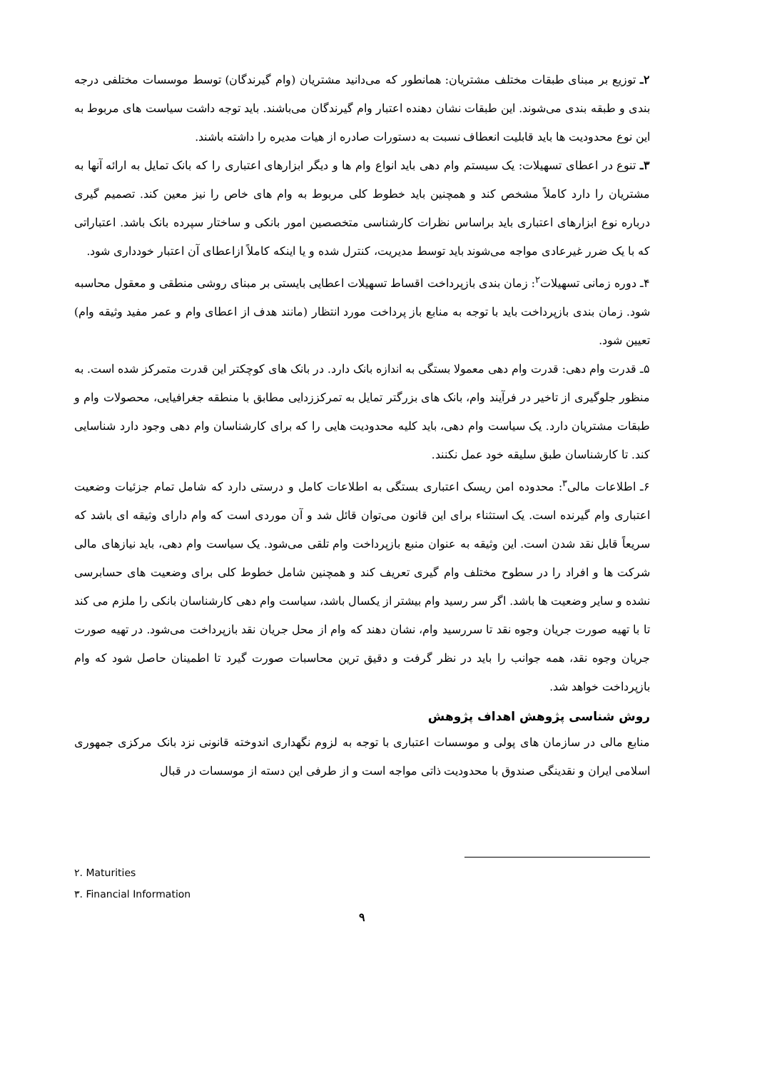۲ـ توزیع بر مبنای طبقات مختلف مشتریان: همانطور که می‌دانید مشتریان (وام گیرندگان) توسط موسسات مختلفی درجه بندی و طبقه بندی می‌شوند. این طبقات نشان دهنده اعتبار وام گیرندگان می‌باشند. باید توجه داشت سیاست های مربوط به این نوع محدودیت ها باید قابلیت انعطاف نسبت به دستورات صادره از هیات مدیره را داشته باشند.
۳ـ تنوع در اعطای تسهیلات: یک سیستم وام دهی باید انواع وام ها و دیگر ابزارهای اعتباری را که بانک تمایل به ارائه آنها به مشتریان را دارد کاملاً مشخص کند و همچنین باید خطوط کلی مربوط به وام های خاص را نیز معین کند. تصمیم گیری درباره نوع ابزارهای اعتباری باید براساس نظرات کارشناسی متخصصین امور بانکی و ساختار سپرده بانک باشد. اعتباراتی که با یک ضرر غیرعادی مواجه می‌شوند باید توسط مدیریت، کنترل شده و یا اینکه کاملاً ازاعطای آن اعتبار خودداری شود.
۴ـ دوره زمانی تسهیلات<sup>۲</sup>: زمان بندی بازپرداخت اقساط تسهیلات اعطایی بایستی بر مبنای روشی منطقی و معقول محاسبه شود. زمان بندی بازپرداخت باید با توجه به منابع باز پرداخت مورد انتظار (مانند هدف از اعطای وام و عمر مفید وثیقه وام) تعیین شود.
۵ـ قدرت وام دهی: قدرت وام دهی معمولا بستگی به اندازه بانک دارد. در بانک های کوچکتر این قدرت متمرکز شده است. به منظور جلوگیری از تاخیر در فرآیند وام، بانک های بزرگتر تمایل به تمرکززدایی مطابق با منطقه جغرافیایی، محصولات وام و طبقات مشتریان دارد. یک سیاست وام دهی، باید کلیه محدودیت هایی را که برای کارشناسان وام دهی وجود دارد شناسایی کند. تا کارشناسان طبق سلیقه خود عمل نکنند.
۶ـ اطلاعات مالی<sup>۳</sup>: محدوده امن ریسک اعتباری بستگی به اطلاعات کامل و درستی دارد که شامل تمام جزئیات وضعیت اعتباری وام گیرنده است. یک استثناء برای این قانون می‌توان قائل شد و آن موردی است که وام دارای وثیقه ای باشد که سریعاً قابل نقد شدن است. این وثیقه به عنوان منبع بازپرداخت وام تلقی می‌شود. یک سیاست وام دهی، باید نیازهای مالی شرکت ها و افراد را در سطوح مختلف وام گیری تعریف کند و همچنین شامل خطوط کلی برای وضعیت های حسابرسی نشده و سایر وضعیت ها باشد. اگر سر رسید وام بیشتر از یکسال باشد، سیاست وام دهی کارشناسان بانکی را ملزم می کند تا با تهیه صورت جریان وجوه نقد تا سررسید وام، نشان دهند که وام از محل جریان نقد بازپرداخت می‌شود. در تهیه صورت جریان وجوه نقد، همه جوانب را باید در نظر گرفت و دقیق ترین محاسبات صورت گیرد تا اطمینان حاصل شود که وام بازپرداخت خواهد شد.
روش شناسی پژوهش اهداف پژوهش
منابع مالی در سازمان های پولی و موسسات اعتباری با توجه به لزوم نگهداری اندوخته قانونی نزد بانک مرکزی جمهوری اسلامی ایران و نقدینگی صندوق با محدودیت ذاتی مواجه است و از طرفی این دسته از موسسات در قبال
۲. Maturities
۳. Financial Information
۹